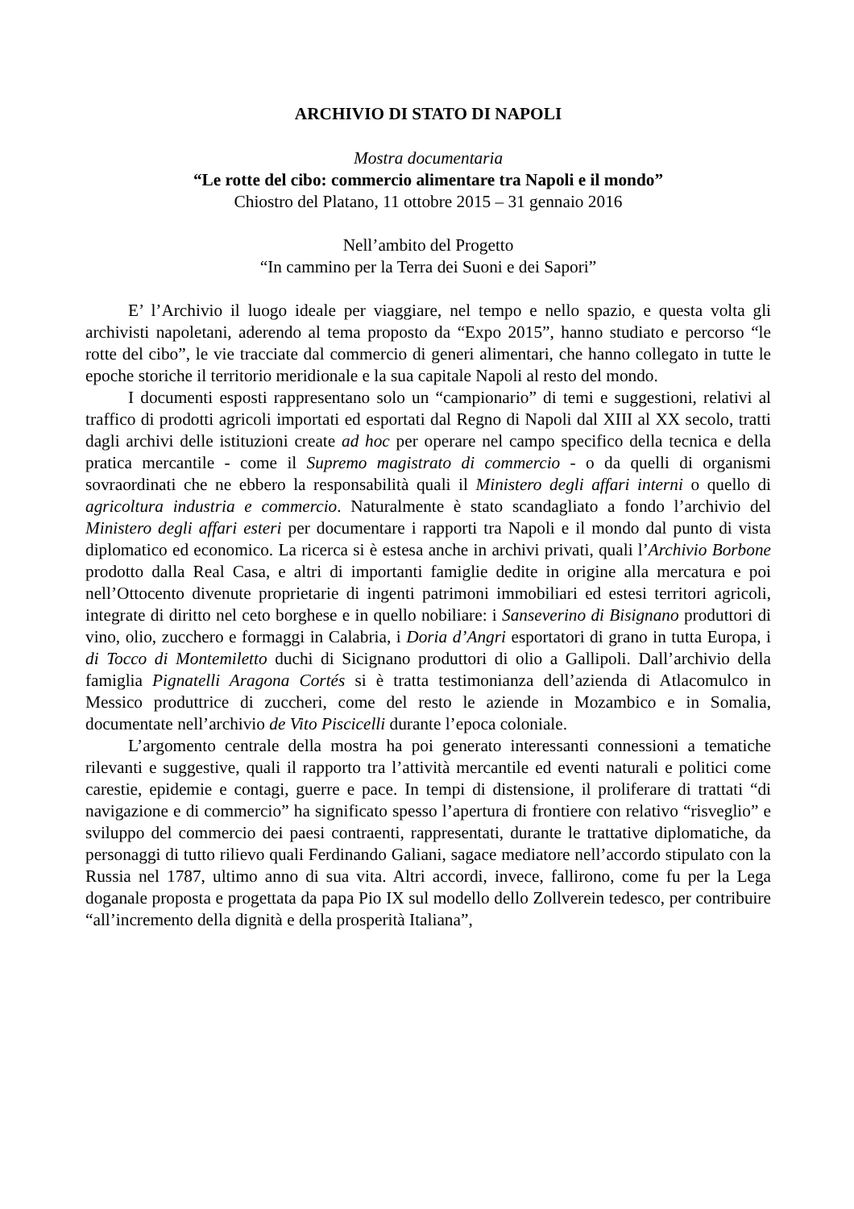ARCHIVIO DI STATO DI NAPOLI
Mostra documentaria
“Le rotte del cibo: commercio alimentare tra Napoli e il mondo”
Chiostro del Platano, 11 ottobre 2015 – 31 gennaio 2016
Nell’ambito del Progetto
“In cammino per la Terra dei Suoni e dei Sapori”
E’ l’Archivio il luogo ideale per viaggiare, nel tempo e nello spazio, e questa volta gli archivisti napoletani, aderendo al tema proposto da “Expo 2015”, hanno studiato e percorso “le rotte del cibo”, le vie tracciate dal commercio di generi alimentari, che hanno collegato in tutte le epoche storiche il territorio meridionale e la sua capitale Napoli al resto del mondo.
I documenti esposti rappresentano solo un “campionario” di temi e suggestioni, relativi al traffico di prodotti agricoli importati ed esportati dal Regno di Napoli dal XIII al XX secolo, tratti dagli archivi delle istituzioni create ad hoc per operare nel campo specifico della tecnica e della pratica mercantile - come il Supremo magistrato di commercio - o da quelli di organismi sovraordinati che ne ebbero la responsabilità quali il Ministero degli affari interni o quello di agricoltura industria e commercio. Naturalmente è stato scandagliato a fondo l’archivio del Ministero degli affari esteri per documentare i rapporti tra Napoli e il mondo dal punto di vista diplomatico ed economico. La ricerca si è estesa anche in archivi privati, quali l’Archivio Borbone prodotto dalla Real Casa, e altri di importanti famiglie dedite in origine alla mercatura e poi nell’Ottocento divenute proprietarie di ingenti patrimoni immobiliari ed estesi territori agricoli, integrate di diritto nel ceto borghese e in quello nobiliare: i Sanseverino di Bisignano produttori di vino, olio, zucchero e formaggi in Calabria, i Doria d’Angri esportatori di grano in tutta Europa, i di Tocco di Montemiletto duchi di Sicignano produttori di olio a Gallipoli. Dall’archivio della famiglia Pignatelli Aragona Cortés si è tratta testimonianza dell’azienda di Atlacomulco in Messico produttrice di zuccheri, come del resto le aziende in Mozambico e in Somalia, documentate nell’archivio de Vito Piscicelli durante l’epoca coloniale.
L’argomento centrale della mostra ha poi generato interessanti connessioni a tematiche rilevanti e suggestive, quali il rapporto tra l’attività mercantile ed eventi naturali e politici come carestie, epidemie e contagi, guerre e pace. In tempi di distensione, il proliferare di trattati “di navigazione e di commercio” ha significato spesso l’apertura di frontiere con relativo “risveglio” e sviluppo del commercio dei paesi contraenti, rappresentati, durante le trattative diplomatiche, da personaggi di tutto rilievo quali Ferdinando Galiani, sagace mediatore nell’accordo stipulato con la Russia nel 1787, ultimo anno di sua vita. Altri accordi, invece, fallirono, come fu per la Lega doganale proposta e progettata da papa Pio IX sul modello dello Zollverein tedesco, per contribuire “all’incremento della dignità e della prosperità Italiana”,